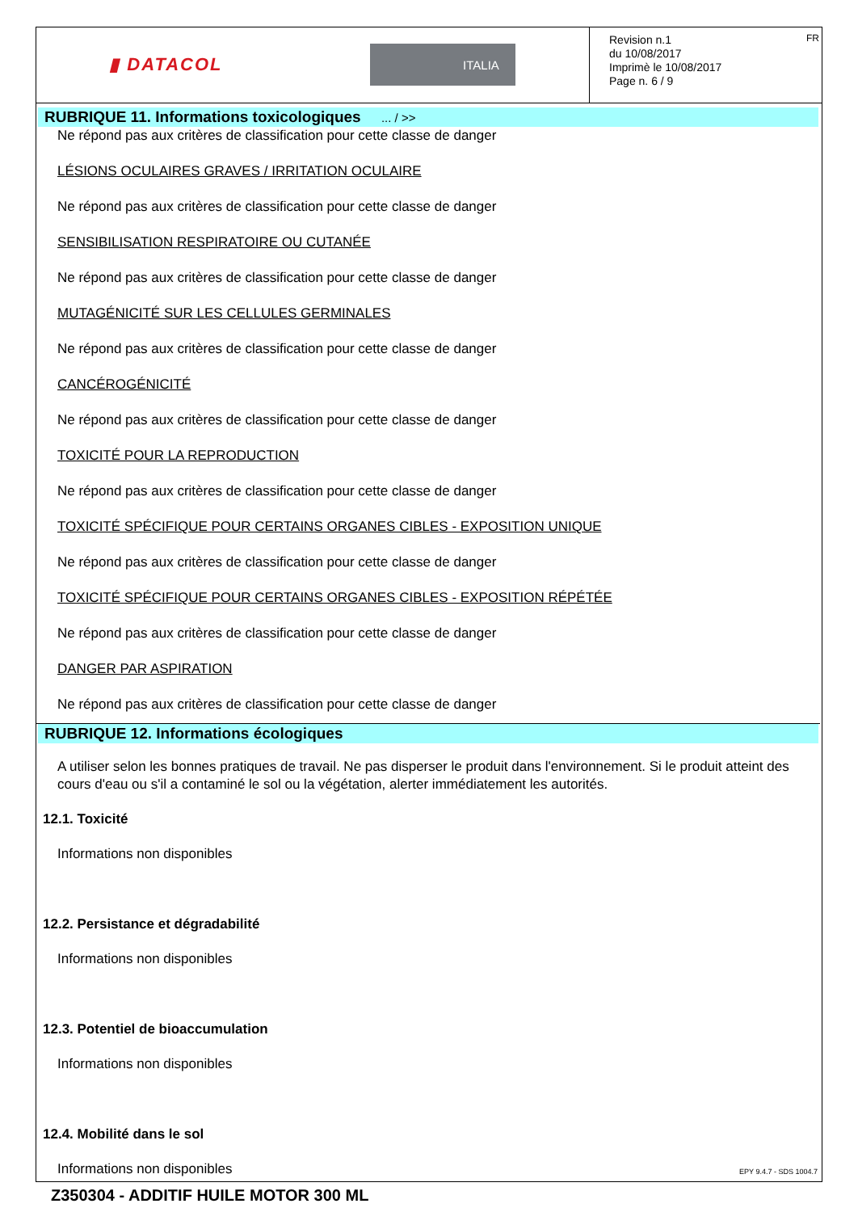▮ DATACOL
ITALIA
FR
Revision n.1
du 10/08/2017
Imprimè le 10/08/2017
Page n. 6 / 9
RUBRIQUE 11. Informations toxicologiques ... / >>
Ne répond pas aux critères de classification pour cette classe de danger
LÉSIONS OCULAIRES GRAVES / IRRITATION OCULAIRE
Ne répond pas aux critères de classification pour cette classe de danger
SENSIBILISATION RESPIRATOIRE OU CUTANÉE
Ne répond pas aux critères de classification pour cette classe de danger
MUTAGÉNICITÉ SUR LES CELLULES GERMINALES
Ne répond pas aux critères de classification pour cette classe de danger
CANCÉROGÉNICITÉ
Ne répond pas aux critères de classification pour cette classe de danger
TOXICITÉ POUR LA REPRODUCTION
Ne répond pas aux critères de classification pour cette classe de danger
TOXICITÉ SPÉCIFIQUE POUR CERTAINS ORGANES CIBLES - EXPOSITION UNIQUE
Ne répond pas aux critères de classification pour cette classe de danger
TOXICITÉ SPÉCIFIQUE POUR CERTAINS ORGANES CIBLES - EXPOSITION RÉPÉTÉE
Ne répond pas aux critères de classification pour cette classe de danger
DANGER PAR ASPIRATION
Ne répond pas aux critères de classification pour cette classe de danger
RUBRIQUE 12. Informations écologiques
A utiliser selon les bonnes pratiques de travail. Ne pas disperser le produit dans l'environnement. Si le produit atteint des cours d'eau ou s'il a contaminé le sol ou la végétation, alerter immédiatement les autorités.
12.1. Toxicité
Informations non disponibles
12.2. Persistance et dégradabilité
Informations non disponibles
12.3. Potentiel de bioaccumulation
Informations non disponibles
12.4. Mobilité dans le sol
Informations non disponibles
EPY 9.4.7 - SDS 1004.7
Z350304 - ADDITIF HUILE MOTOR 300 ML